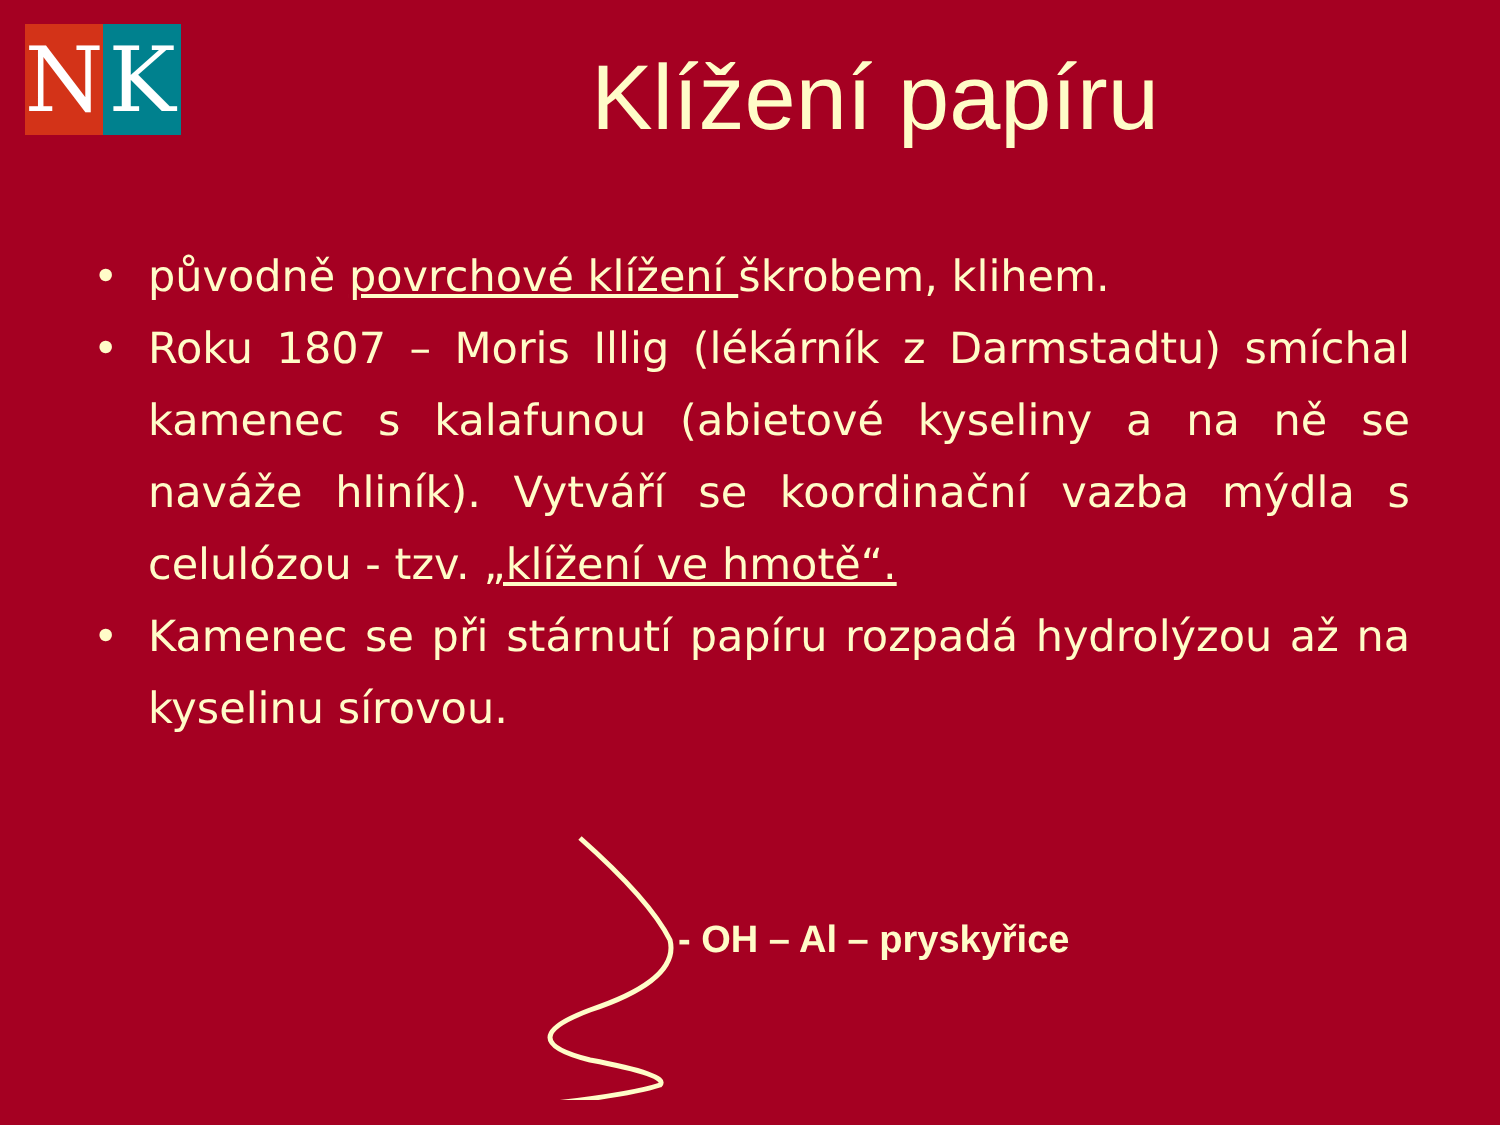N K
Klížení papíru
• původně povrchové klížení škrobem, klihem.
• Roku 1807 – Moris Illig (lékárník z Darmstadtu) smíchal kamenec s kalafunou (abietové kyseliny a na ně se naváže hliník). Vytváří se koordinační vazba mýdla s celulózou - tzv. „klížení ve hmotě“.
• Kamenec se při stárnutí papíru rozpadá hydrolýzou až na kyselinu sírovou.
- OH – Al – pryskyřice